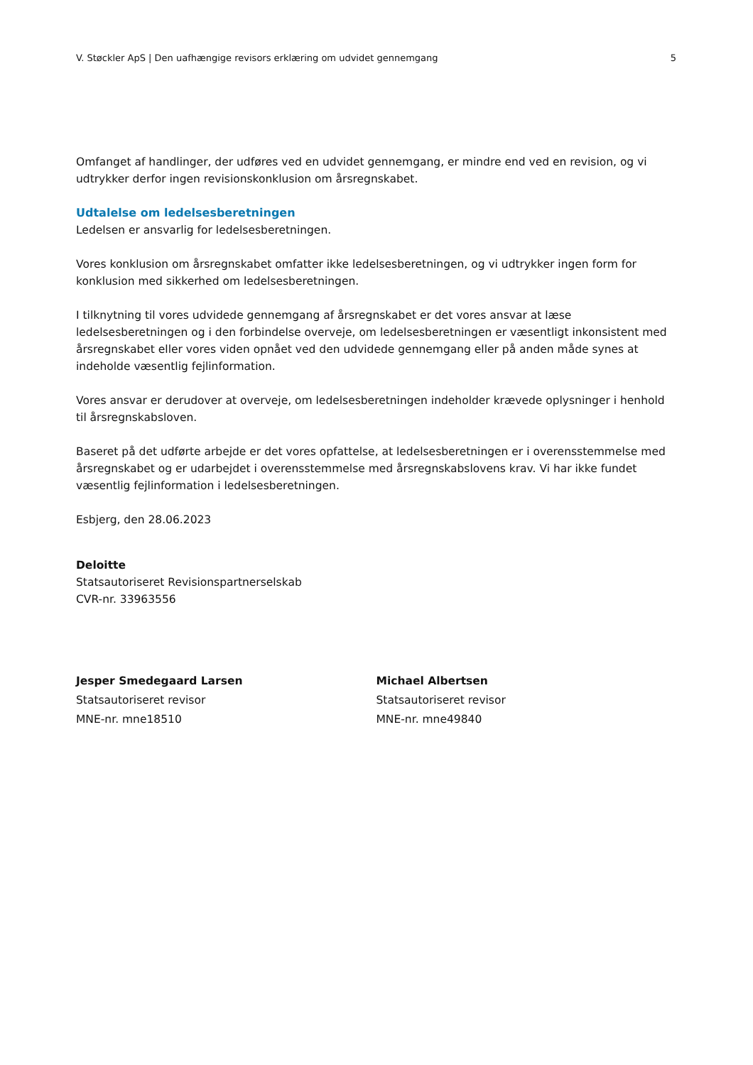V. Støckler ApS | Den uafhængige revisors erklæring om udvidet gennemgang 5
Omfanget af handlinger, der udføres ved en udvidet gennemgang, er mindre end ved en revision, og vi udtrykker derfor ingen revisionskonklusion om årsregnskabet.
Udtalelse om ledelsesberetningen
Ledelsen er ansvarlig for ledelsesberetningen.
Vores konklusion om årsregnskabet omfatter ikke ledelsesberetningen, og vi udtrykker ingen form for konklusion med sikkerhed om ledelsesberetningen.
I tilknytning til vores udvidede gennemgang af årsregnskabet er det vores ansvar at læse ledelsesberetningen og i den forbindelse overveje, om ledelsesberetningen er væsentligt inkonsistent med årsregnskabet eller vores viden opnået ved den udvidede gennemgang eller på anden måde synes at indeholde væsentlig fejlinformation.
Vores ansvar er derudover at overveje, om ledelsesberetningen indeholder krævede oplysninger i henhold til årsregnskabsloven.
Baseret på det udførte arbejde er det vores opfattelse, at ledelsesberetningen er i overensstemmelse med årsregnskabet og er udarbejdet i overensstemmelse med årsregnskabslovens krav. Vi har ikke fundet væsentlig fejlinformation i ledelsesberetningen.
Esbjerg, den 28.06.2023
Deloitte
Statsautoriseret Revisionspartnerselskab
CVR-nr. 33963556
Jesper Smedegaard Larsen
Statsautoriseret revisor
MNE-nr. mne18510
Michael Albertsen
Statsautoriseret revisor
MNE-nr. mne49840